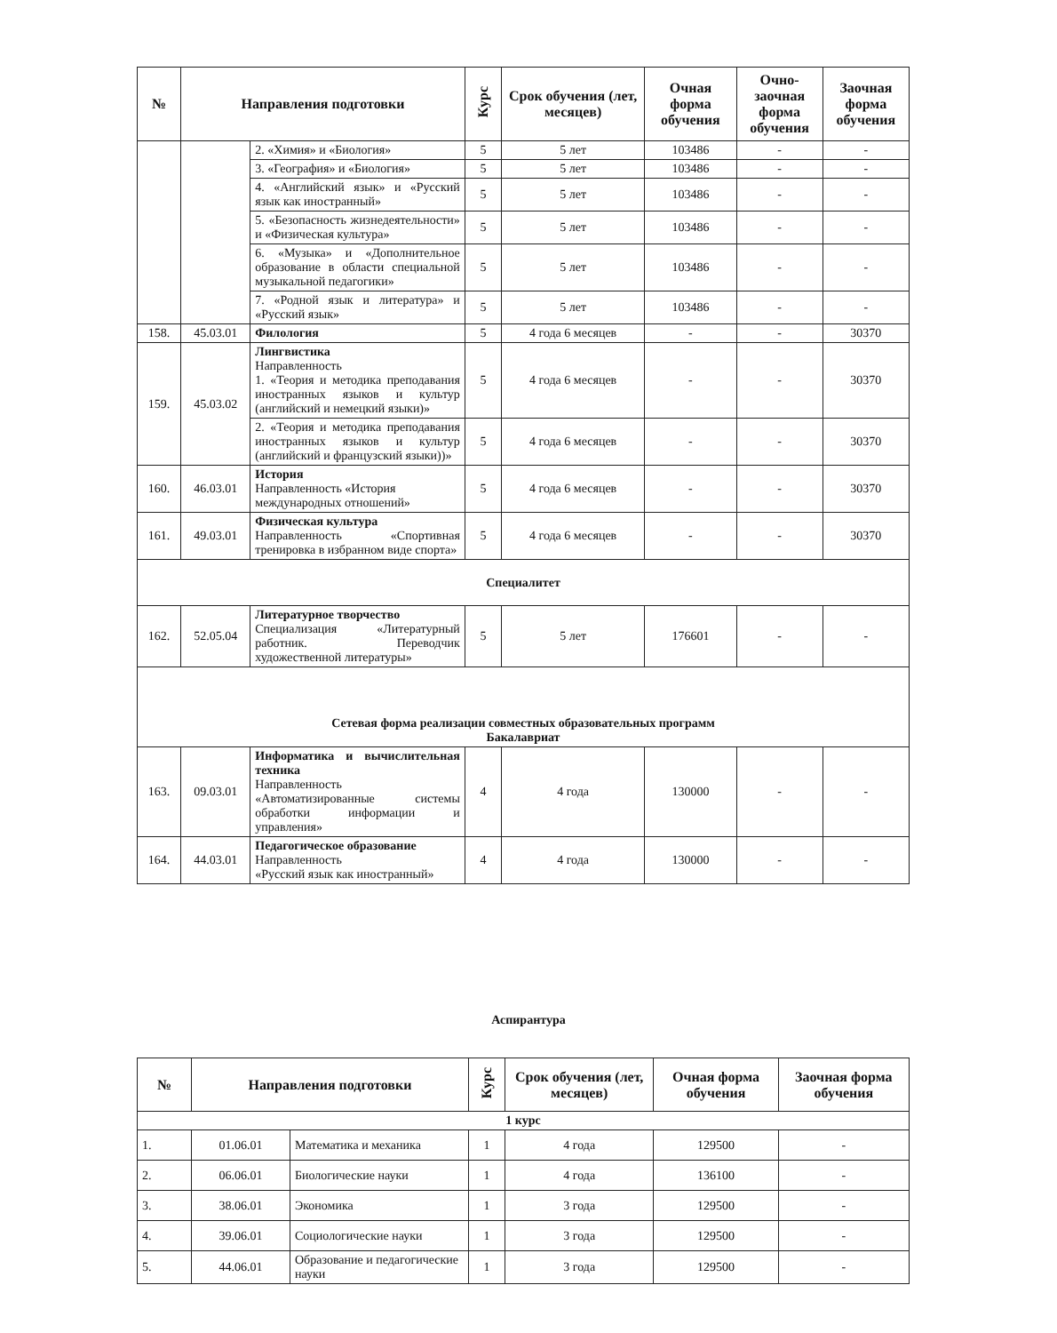| № | Направления подготовки | | Курс | Срок обучения (лет, месяцев) | Очная форма обучения | Очно-заочная форма обучения | Заочная форма обучения |
| --- | --- | --- | --- | --- | --- | --- | --- |
| | | 2. «Химия» и «Биология» | 5 | 5 лет | 103486 | - | - |
| | | 3. «География» и «Биология» | 5 | 5 лет | 103486 | - | - |
| | | 4. «Английский язык» и «Русский язык как иностранный» | 5 | 5 лет | 103486 | - | - |
| | | 5. «Безопасность жизнедеятельности» и «Физическая культура» | 5 | 5 лет | 103486 | - | - |
| | | 6. «Музыка» и «Дополнительное образование в области специальной музыкальной педагогики» | 5 | 5 лет | 103486 | - | - |
| | | 7. «Родной язык и литература» и «Русский язык» | 5 | 5 лет | 103486 | - | - |
| 158. | 45.03.01 | Филология | 5 | 4 года 6 месяцев | - | - | 30370 |
| 159. | 45.03.02 | Лингвистика Направленность 1. «Теория и методика преподавания иностранных языков и культур (английский и немецкий языки)» | 5 | 4 года 6 месяцев | - | - | 30370 |
| | | 2. «Теория и методика преподавания иностранных языков и культур (английский и французский языки))» | 5 | 4 года 6 месяцев | - | - | 30370 |
| 160. | 46.03.01 | История Направленность «История международных отношений» | 5 | 4 года 6 месяцев | - | - | 30370 |
| 161. | 49.03.01 | Физическая культура Направленность «Спортивная тренировка в избранном виде спорта» | 5 | 4 года 6 месяцев | - | - | 30370 |
| Специалитет | | | | | | | |
| 162. | 52.05.04 | Литературное творчество Специализация «Литературный работник. Переводчик художественной литературы» | 5 | 5 лет | 176601 | - | - |
| Сетевая форма реализации совместных образовательных программ Бакалавриат | | | | | | | |
| 163. | 09.03.01 | Информатика и вычислительная техника Направленность «Автоматизированные системы обработки информации и управления» | 4 | 4 года | 130000 | - | - |
| 164. | 44.03.01 | Педагогическое образование Направленность «Русский язык как иностранный» | 4 | 4 года | 130000 | - | - |
Аспирантура
| № | Направления подготовки | | Курс | Срок обучения (лет, месяцев) | Очная форма обучения | Заочная форма обучения |
| --- | --- | --- | --- | --- | --- | --- |
| 1 курс | | | | | | |
| 1. | 01.06.01 | Математика и механика | 1 | 4 года | 129500 | - |
| 2. | 06.06.01 | Биологические науки | 1 | 4 года | 136100 | - |
| 3. | 38.06.01 | Экономика | 1 | 3 года | 129500 | - |
| 4. | 39.06.01 | Социологические науки | 1 | 3 года | 129500 | - |
| 5. | 44.06.01 | Образование и педагогические науки | 1 | 3 года | 129500 | - |